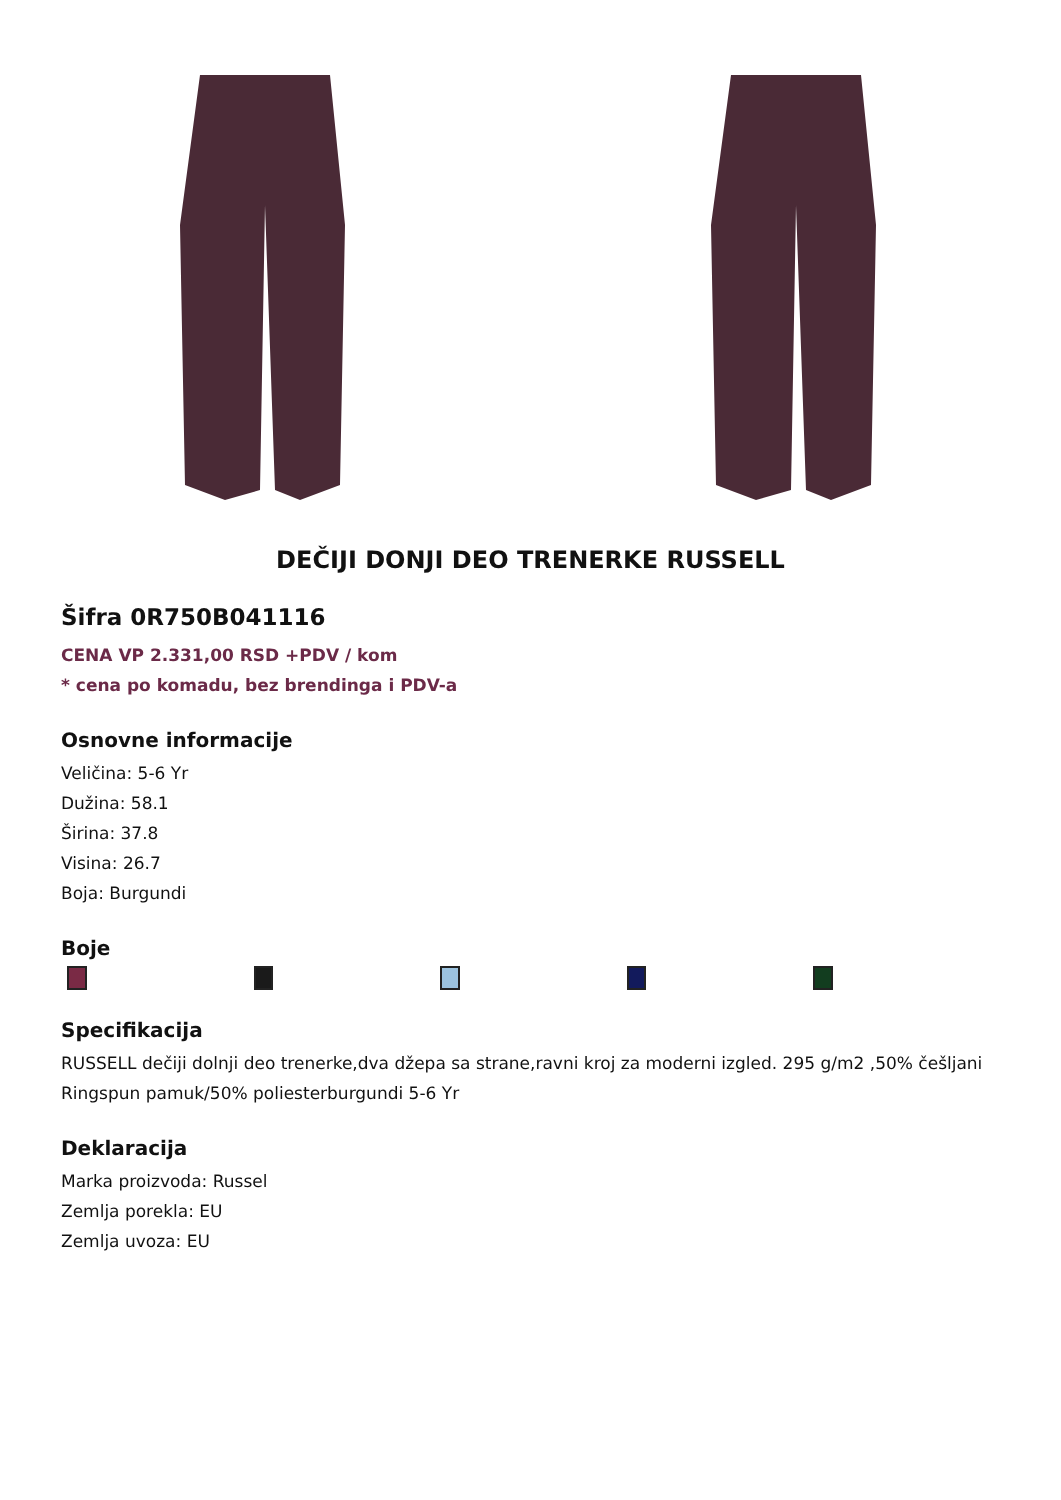DEČIJI DONJI DEO TRENERKE RUSSELL
Šifra 0R750B041116
CENA VP 2.331,00 RSD +PDV / kom
* cena po komadu, bez brendinga i PDV-a
Osnovne informacije
Veličina: 5-6 Yr
Dužina: 58.1
Širina: 37.8
Visina: 26.7
Boja: Burgundi
Boje
Specifikacija
RUSSELL dečiji dolnji deo trenerke,dva džepa sa strane,ravni kroj za moderni izgled. 295 g/m2 ,50% češljani Ringspun pamuk/50% poliesterburgundi 5-6 Yr
Deklaracija
Marka proizvoda: Russel
Zemlja porekla: EU
Zemlja uvoza: EU